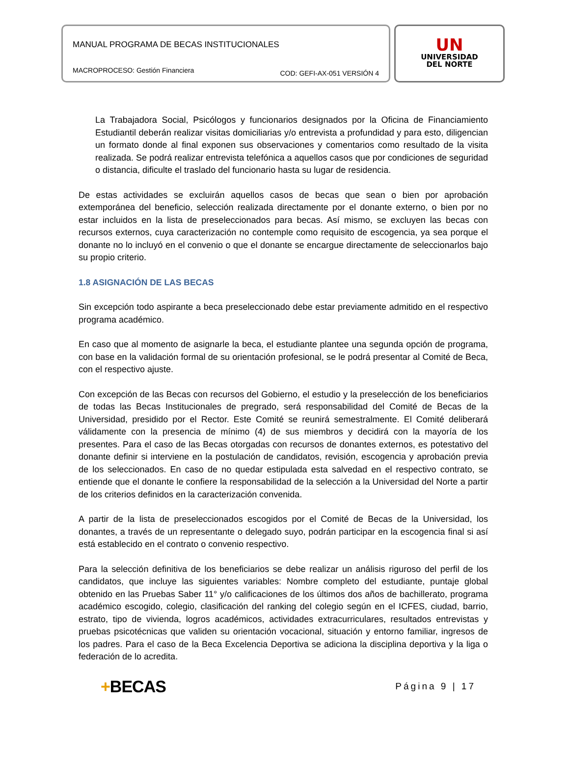MANUAL PROGRAMA DE BECAS INSTITUCIONALES
MACROPROCESO: Gestión Financiera COD: GEFI-AX-051 VERSIÓN 4
UN
UNIVERSIDAD
DEL NORTE
La Trabajadora Social, Psicólogos y funcionarios designados por la Oficina de Financiamiento Estudiantil deberán realizar visitas domiciliarias y/o entrevista a profundidad y para esto, diligencian un formato donde al final exponen sus observaciones y comentarios como resultado de la visita realizada. Se podrá realizar entrevista telefónica a aquellos casos que por condiciones de seguridad o distancia, dificulte el traslado del funcionario hasta su lugar de residencia.
De estas actividades se excluirán aquellos casos de becas que sean o bien por aprobación extemporánea del beneficio, selección realizada directamente por el donante externo, o bien por no estar incluidos en la lista de preseleccionados para becas. Así mismo, se excluyen las becas con recursos externos, cuya caracterización no contemple como requisito de escogencia, ya sea porque el donante no lo incluyó en el convenio o que el donante se encargue directamente de seleccionarlos bajo su propio criterio.
1.8 ASIGNACIÓN DE LAS BECAS
Sin excepción todo aspirante a beca preseleccionado debe estar previamente admitido en el respectivo programa académico.
En caso que al momento de asignarle la beca, el estudiante plantee una segunda opción de programa, con base en la validación formal de su orientación profesional, se le podrá presentar al Comité de Beca, con el respectivo ajuste.
Con excepción de las Becas con recursos del Gobierno, el estudio y la preselección de los beneficiarios de todas las Becas Institucionales de pregrado, será responsabilidad del Comité de Becas de la Universidad, presidido por el Rector. Este Comité se reunirá semestralmente. El Comité deliberará válidamente con la presencia de mínimo (4) de sus miembros y decidirá con la mayoría de los presentes. Para el caso de las Becas otorgadas con recursos de donantes externos, es potestativo del donante definir si interviene en la postulación de candidatos, revisión, escogencia y aprobación previa de los seleccionados. En caso de no quedar estipulada esta salvedad en el respectivo contrato, se entiende que el donante le confiere la responsabilidad de la selección a la Universidad del Norte a partir de los criterios definidos en la caracterización convenida.
A partir de la lista de preseleccionados escogidos por el Comité de Becas de la Universidad, los donantes, a través de un representante o delegado suyo, podrán participar en la escogencia final si así está establecido en el contrato o convenio respectivo.
Para la selección definitiva de los beneficiarios se debe realizar un análisis riguroso del perfil de los candidatos, que incluye las siguientes variables: Nombre completo del estudiante, puntaje global obtenido en las Pruebas Saber 11° y/o calificaciones de los últimos dos años de bachillerato, programa académico escogido, colegio, clasificación del ranking del colegio según en el ICFES, ciudad, barrio, estrato, tipo de vivienda, logros académicos, actividades extracurriculares, resultados entrevistas y pruebas psicotécnicas que validen su orientación vocacional, situación y entorno familiar, ingresos de los padres. Para el caso de la Beca Excelencia Deportiva se adiciona la disciplina deportiva y la liga o federación de lo acredita.
+BECAS Página 9 | 17